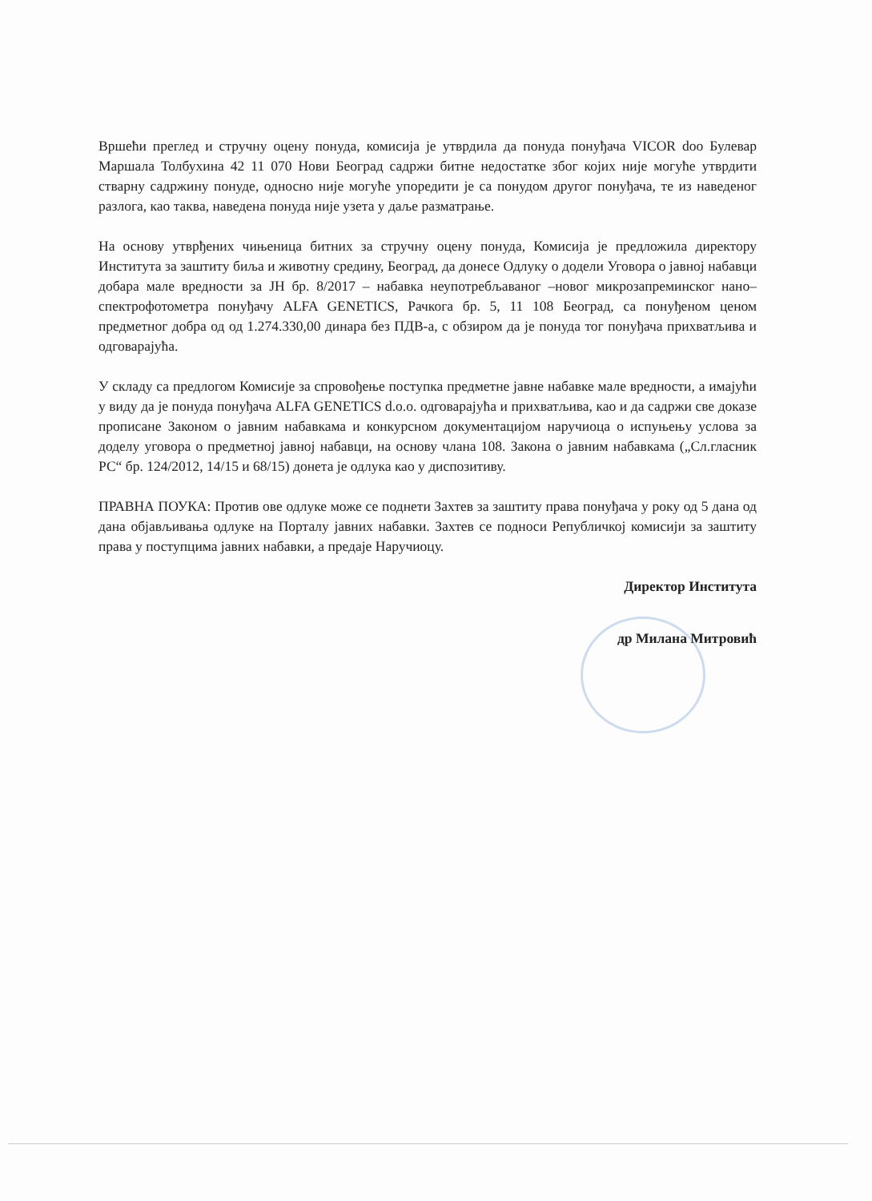Вршећи преглед и стручну оцену понуда, комисија је утврдила да понуда понуђача VICOR doo Булевар Маршала Толбухина 42 11 070 Нови Београд садржи битне недостатке због којих није могуће утврдити стварну садржину понуде, односно није могуће упоредити је са понудом другог понуђача, те из наведеног разлога, као таква, наведена понуда није узета у даље разматрање.
На основу утврђених чињеница битних за стручну оцену понуда, Комисија је предложила директору Института за заштиту биља и животну средину, Београд, да донесе Одлуку о додели Уговора о јавној набавци добара мале вредности за ЈН бр. 8/2017 – набавка неупотребљаваног –новог микрозапреминског нано–спектрофотометра понуђачу ALFA GENETICS, Рачкога бр. 5, 11 108 Београд, са понуђеном ценом предметног добра од од 1.274.330,00 динара без ПДВ-а, с обзиром да је понуда тог понуђача прихватљива и одговарајућа.
У складу са предлогом Комисије за спровођење поступка предметне јавне набавке мале вредности, а имајући у виду да је понуда понуђача ALFA GENETICS d.o.o. одговарајућа и прихватљива, као и да садржи све доказе прописане Законом о јавним набавкама и конкурсном документацијом наручиоца о испуњењу услова за доделу уговора о предметној јавној набавци, на основу члана 108. Закона о јавним набавкама („Сл.гласник РС“ бр. 124/2012, 14/15 и 68/15) донета је одлука као у диспозитиву.
ПРАВНА ПОУКА: Против ове одлуке може се поднети Захтев за заштиту права понуђача у року од 5 дана од дана објављивања одлуке на Порталу јавних набавки. Захтев се подноси Републичкој комисији за заштиту права у поступцима јавних набавки, а предаје Наручиоцу.
Директор Института
др Милана Митровић